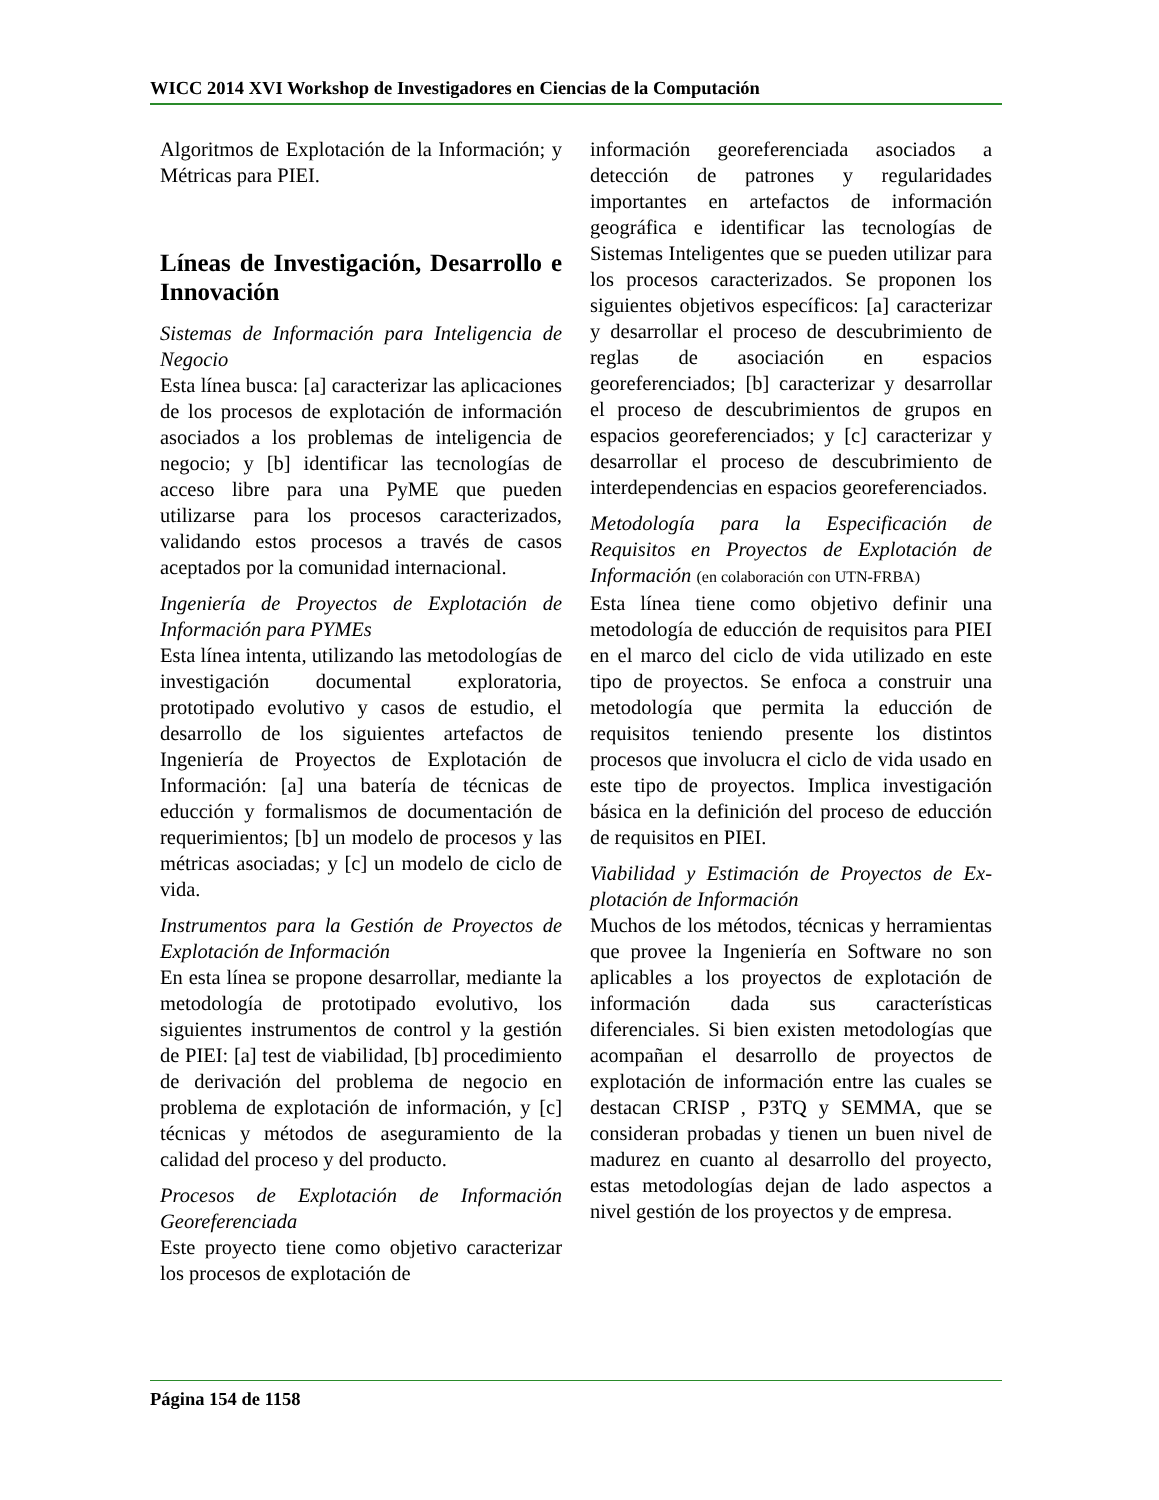WICC 2014 XVI Workshop de Investigadores en Ciencias de la Computación
Algoritmos de Explotación de la Información; y Métricas para PIEI.
Líneas de Investigación, Desarrollo e Innovación
Sistemas de Información para Inteligencia de Negocio
Esta línea busca: [a] caracterizar las aplicaciones de los procesos de explotación de información asociados a los problemas de inteligencia de negocio; y [b] identificar las tecnologías de acceso libre para una PyME que pueden utilizarse para los procesos caracterizados, validando estos procesos a través de casos aceptados por la comunidad internacional.
Ingeniería de Proyectos de Explotación de Información para PYMEs
Esta línea intenta, utilizando las metodologías de investigación documental exploratoria, prototipado evolutivo y casos de estudio, el desarrollo de los siguientes artefactos de Ingeniería de Proyectos de Explotación de Información: [a] una batería de técnicas de educción y formalismos de documentación de requerimientos; [b] un modelo de procesos y las métricas asociadas; y [c] un modelo de ciclo de vida.
Instrumentos para la Gestión de Proyectos de Explotación de Información
En esta línea se propone desarrollar, mediante la metodología de prototipado evolutivo, los siguientes instrumentos de control y la gestión de PIEI: [a] test de viabilidad, [b] procedimiento de derivación del problema de negocio en problema de explotación de información, y [c] técnicas y métodos de aseguramiento de la calidad del proceso y del producto.
Procesos de Explotación de Información Georeferenciada
Este proyecto tiene como objetivo caracterizar los procesos de explotación de
información georeferenciada asociados a detección de patrones y regularidades importantes en artefactos de información geográfica e identificar las tecnologías de Sistemas Inteligentes que se pueden utilizar para los procesos caracterizados. Se proponen los siguientes objetivos específicos: [a] caracterizar y desarrollar el proceso de descubrimiento de reglas de asociación en espacios georeferenciados; [b] caracterizar y desarrollar el proceso de descubrimientos de grupos en espacios georeferenciados; y [c] caracterizar y desarrollar el proceso de descubrimiento de interdependencias en espacios georeferenciados.
Metodología para la Especificación de Requisitos en Proyectos de Explotación de Información (en colaboración con UTN-FRBA)
Esta línea tiene como objetivo definir una metodología de educción de requisitos para PIEI en el marco del ciclo de vida utilizado en este tipo de proyectos. Se enfoca a construir una metodología que permita la educción de requisitos teniendo presente los distintos procesos que involucra el ciclo de vida usado en este tipo de proyectos. Implica investigación básica en la definición del proceso de educción de requisitos en PIEI.
Viabilidad y Estimación de Proyectos de Ex-plotación de Información
Muchos de los métodos, técnicas y herramientas que provee la Ingeniería en Software no son aplicables a los proyectos de explotación de información dada sus características diferenciales. Si bien existen metodologías que acompañan el desarrollo de proyectos de explotación de información entre las cuales se destacan CRISP , P3TQ y SEMMA, que se consideran probadas y tienen un buen nivel de madurez en cuanto al desarrollo del proyecto, estas metodologías dejan de lado aspectos a nivel gestión de los proyectos y de empresa.
Página 154 de 1158